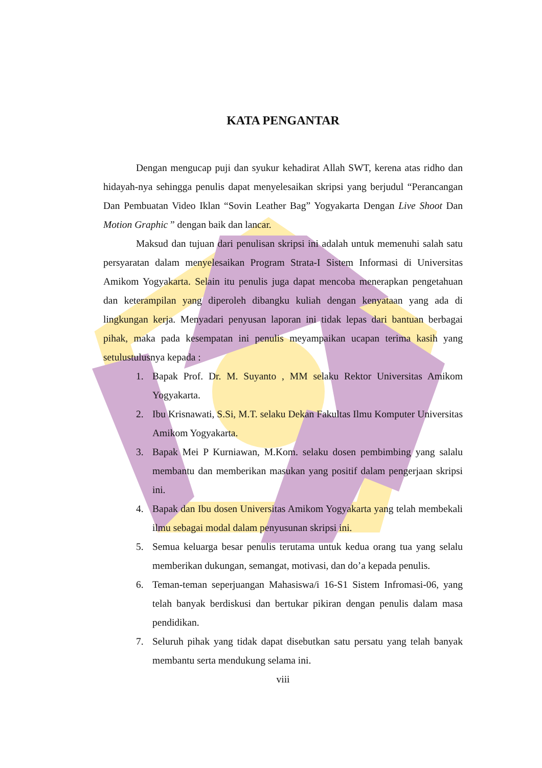KATA PENGANTAR
Dengan mengucap puji dan syukur kehadirat Allah SWT, kerena atas ridho dan hidayah-nya sehingga penulis dapat menyelesaikan skripsi yang berjudul “Perancangan Dan Pembuatan Video Iklan “Sovin Leather Bag” Yogyakarta Dengan Live Shoot Dan Motion Graphic ” dengan baik dan lancar.
Maksud dan tujuan dari penulisan skripsi ini adalah untuk memenuhi salah satu persyaratan dalam menyelesaikan Program Strata-I Sistem Informasi di Universitas Amikom Yogyakarta. Selain itu penulis juga dapat mencoba menerapkan pengetahuan dan keterampilan yang diperoleh dibangku kuliah dengan kenyataan yang ada di lingkungan kerja. Menyadari penyusan laporan ini tidak lepas dari bantuan berbagai pihak, maka pada kesempatan ini penulis meyampaikan ucapan terima kasih yang setulustulusnya kepada :
1. Bapak Prof. Dr. M. Suyanto , MM selaku Rektor Universitas Amikom Yogyakarta.
2. Ibu Krisnawati, S.Si, M.T. selaku Dekan Fakultas Ilmu Komputer Universitas Amikom Yogyakarta.
3. Bapak Mei P Kurniawan, M.Kom. selaku dosen pembimbing yang salalu membantu dan memberikan masukan yang positif dalam pengerjaan skripsi ini.
4. Bapak dan Ibu dosen Universitas Amikom Yogyakarta yang telah membekali ilmu sebagai modal dalam penyusunan skripsi ini.
5. Semua keluarga besar penulis terutama untuk kedua orang tua yang selalu memberikan dukungan, semangat, motivasi, dan do’a kepada penulis.
6. Teman-teman seperjuangan Mahasiswa/i 16-S1 Sistem Infromasi-06, yang telah banyak berdiskusi dan bertukar pikiran dengan penulis dalam masa pendidikan.
7. Seluruh pihak yang tidak dapat disebutkan satu persatu yang telah banyak membantu serta mendukung selama ini.
viii